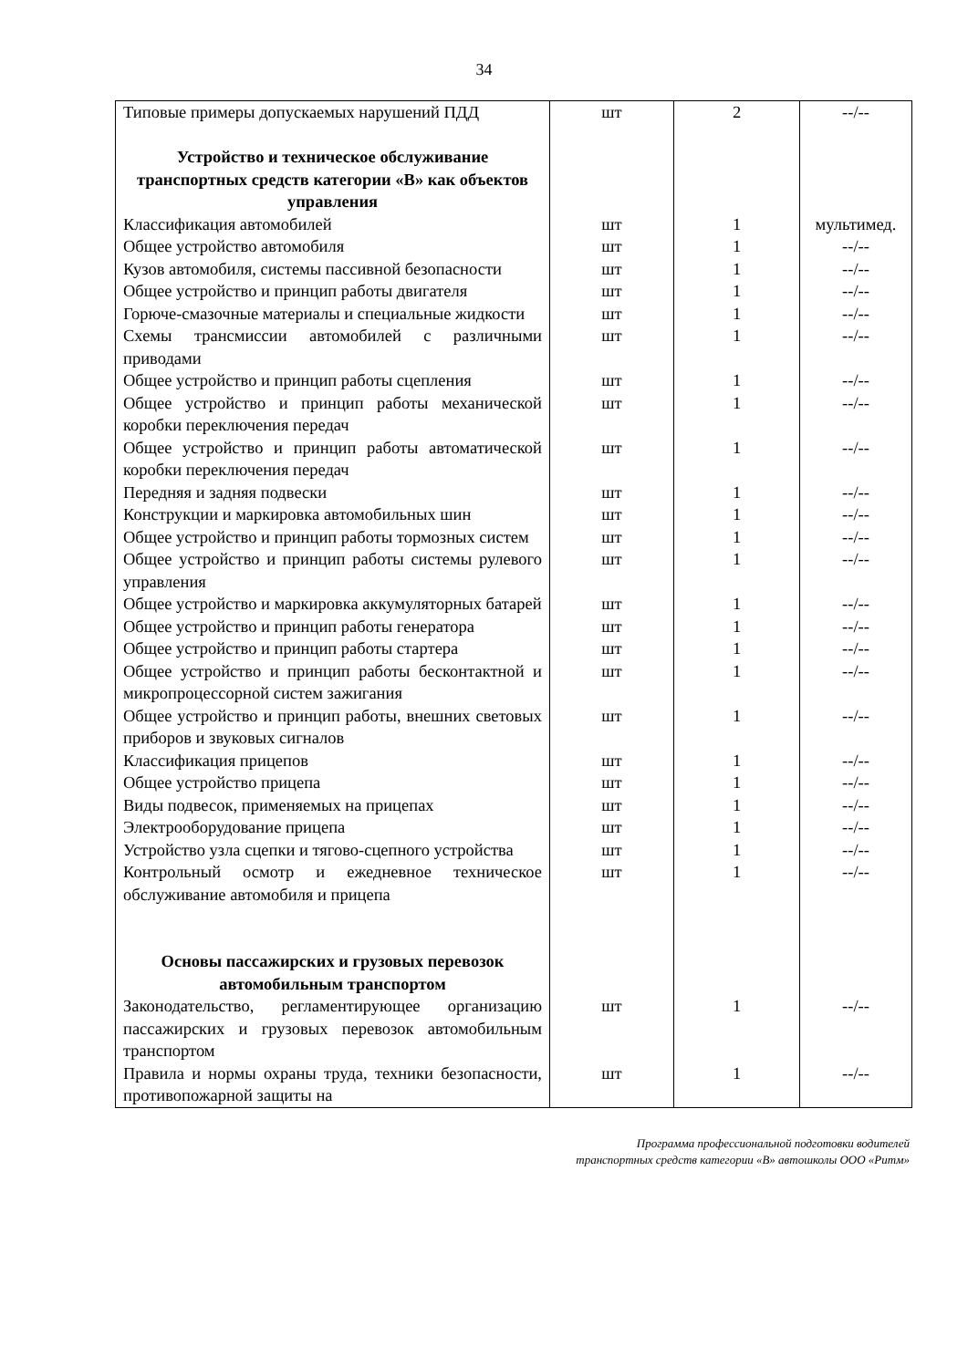34
| Типовые примеры допускаемых нарушений ПДД | шт | 2 | --/-- |
| Устройство и техническое обслуживание транспортных средств категории «В» как объектов управления | | | |
| Классификация автомобилей | шт | 1 | мультимед. |
| Общее устройство автомобиля | шт | 1 | --/-- |
| Кузов автомобиля, системы пассивной безопасности | шт | 1 | --/-- |
| Общее устройство и принцип работы двигателя | шт | 1 | --/-- |
| Горюче-смазочные материалы и специальные жидкости | шт | 1 | --/-- |
| Схемы трансмиссии автомобилей с различными приводами | шт | 1 | --/-- |
| Общее устройство и принцип работы сцепления | шт | 1 | --/-- |
| Общее устройство и принцип работы механической коробки переключения передач | шт | 1 | --/-- |
| Общее устройство и принцип работы автоматической коробки переключения передач | шт | 1 | --/-- |
| Передняя и задняя подвески | шт | 1 | --/-- |
| Конструкции и маркировка автомобильных шин | шт | 1 | --/-- |
| Общее устройство и принцип работы тормозных систем | шт | 1 | --/-- |
| Общее устройство и принцип работы системы рулевого управления | шт | 1 | --/-- |
| Общее устройство и маркировка аккумуляторных батарей | шт | 1 | --/-- |
| Общее устройство и принцип работы генератора | шт | 1 | --/-- |
| Общее устройство и принцип работы стартера | шт | 1 | --/-- |
| Общее устройство и принцип работы бесконтактной и микропроцессорной систем зажигания | шт | 1 | --/-- |
| Общее устройство и принцип работы, внешних световых приборов и звуковых сигналов | шт | 1 | --/-- |
| Классификация прицепов | шт | 1 | --/-- |
| Общее устройство прицепа | шт | 1 | --/-- |
| Виды подвесок, применяемых на прицепах | шт | 1 | --/-- |
| Электрооборудование прицепа | шт | 1 | --/-- |
| Устройство узла сцепки и тягово-сцепного устройства | шт | 1 | --/-- |
| Контрольный осмотр и ежедневное техническое обслуживание автомобиля и прицепа | шт | 1 | --/-- |
| Основы пассажирских и грузовых перевозок автомобильным транспортом | | | |
| Законодательство, регламентирующее организацию пассажирских и грузовых перевозок автомобильным транспортом | шт | 1 | --/-- |
| Правила и нормы охраны труда, техники безопасности, противопожарной защиты на | шт | 1 | --/-- |
Программа профессиональной подготовки водителей
транспортных средств категории «В» автошколы ООО «Ритм»